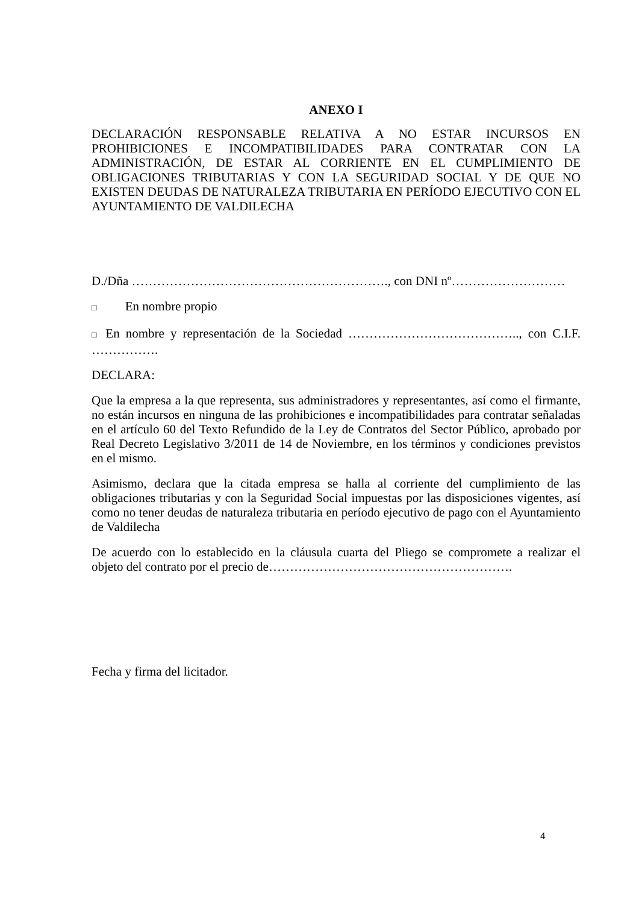ANEXO I
DECLARACIÓN RESPONSABLE RELATIVA A NO ESTAR INCURSOS EN PROHIBICIONES E INCOMPATIBILIDADES PARA CONTRATAR CON LA ADMINISTRACIÓN, DE ESTAR AL CORRIENTE EN EL CUMPLIMIENTO DE OBLIGACIONES TRIBUTARIAS Y CON LA SEGURIDAD SOCIAL Y DE QUE NO EXISTEN DEUDAS DE NATURALEZA TRIBUTARIA EN PERÍODO EJECUTIVO CON EL AYUNTAMIENTO DE VALDILECHA
D./Dña ……………………………………………………., con DNI nº………………………
□ En nombre propio
□ En nombre y representación de la Sociedad ………………………………….., con C.I.F. …………….
DECLARA:
Que la empresa a la que representa, sus administradores y representantes, así como el firmante, no están incursos en ninguna de las prohibiciones e incompatibilidades para contratar señaladas en el artículo 60 del Texto Refundido de la Ley de Contratos del Sector Público, aprobado por Real Decreto Legislativo 3/2011 de 14 de Noviembre, en los términos y condiciones previstos en el mismo.
Asimismo, declara que la citada empresa se halla al corriente del cumplimiento de las obligaciones tributarias y con la Seguridad Social impuestas por las disposiciones vigentes, así como no tener deudas de naturaleza tributaria en período ejecutivo de pago con el Ayuntamiento de Valdilecha
De acuerdo con lo establecido en la cláusula cuarta del Pliego se compromete a realizar el objeto del contrato por el precio de………………………………………………….
Fecha y firma del licitador.
4